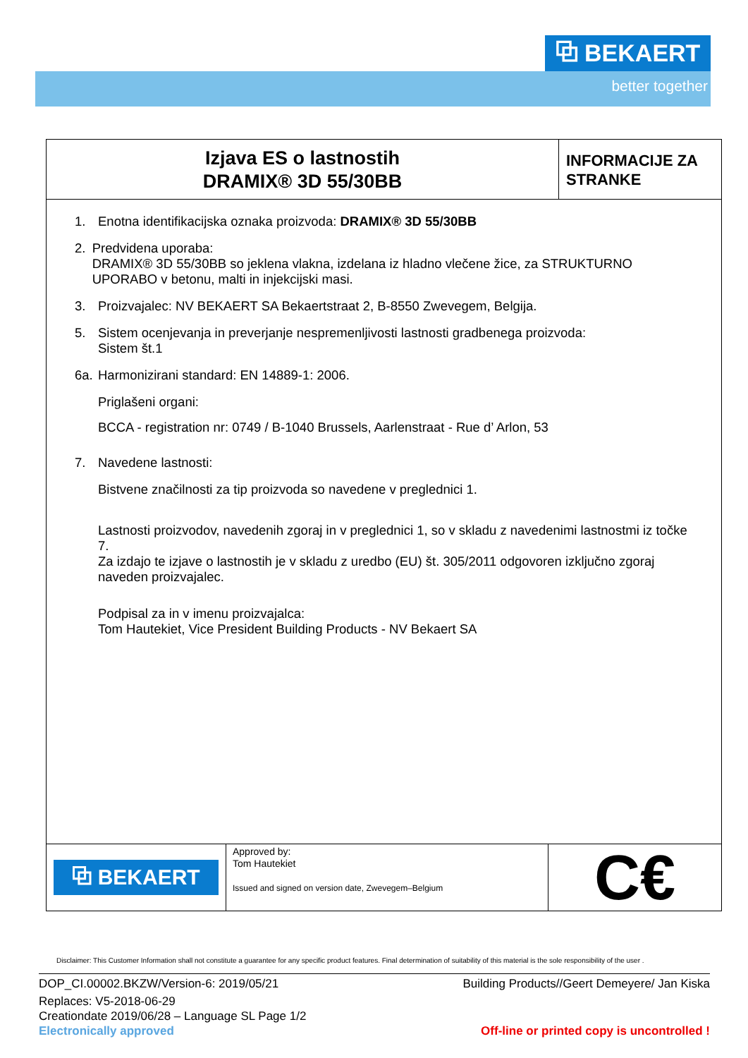⧉ BEKAERT
better together
Izjava ES o lastnostih
DRAMIX® 3D 55/30BB
INFORMACIJE ZA STRANKE
1. Enotna identifikacijska oznaka proizvoda: DRAMIX® 3D 55/30BB
2. Predvidena uporaba:
DRAMIX® 3D 55/30BB so jeklena vlakna, izdelana iz hladno vlečene žice, za STRUKTURNO UPORABO v betonu, malti in injekcijski masi.
3. Proizvajalec: NV BEKAERT SA Bekaertstraat 2, B-8550 Zwevegem, Belgija.
5. Sistem ocenjevanja in preverjanje nespremenljivosti lastnosti gradbenega proizvoda:
Sistem št.1
6a. Harmonizirani standard: EN 14889-1: 2006.
Priglašeni organi:
BCCA - registration nr: 0749 / B-1040 Brussels, Aarlenstraat - Rue d’ Arlon, 53
7. Navedene lastnosti:
Bistvene značilnosti za tip proizvoda so navedene v preglednici 1.
Lastnosti proizvodov, navedenih zgoraj in v preglednici 1, so v skladu z navedenimi lastnostmi iz točke 7.
Za izdajo te izjave o lastnostih je v skladu z uredbo (EU) št. 305/2011 odgovoren izključno zgoraj naveden proizvajalec.
Podpisal za in v imenu proizvajalca:
Tom Hautekiet, Vice President Building Products - NV Bekaert SA
⧉ BEKAERT
Approved by:
Tom Hautekiet
Issued and signed on version date, Zwevegem–Belgium
C€
Disclaimer: This Customer Information shall not constitute a guarantee for any specific product features. Final determination of suitability of this material is the sole responsibility of the user .
DOP_CI.00002.BKZW/Version-6: 2019/05/21 Building Products//Geert Demeyere/ Jan Kiska
Replaces: V5-2018-06-29
Creationdate 2019/06/28 – Language SL Page 1/2
Electronically approved Off-line or printed copy is uncontrolled !